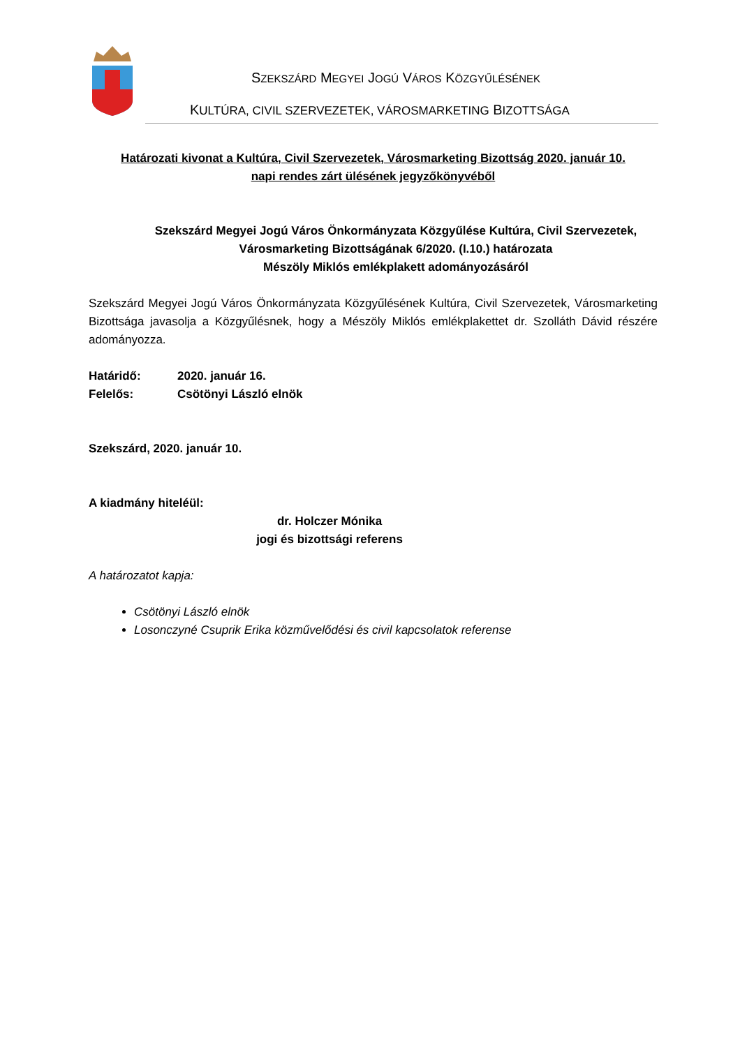SZEKSZÁRD MEGYEI JOGÚ VÁROS KÖZGYŰLÉSÉNEK
KULTÚRA, CIVIL SZERVEZETEK, VÁROSMARKETING BIZOTTSÁGA
Határozati kivonat a Kultúra, Civil Szervezetek, Városmarketing Bizottság 2020. január 10.
napi rendes zárt ülésének jegyzőkönyvéből
Szekszárd Megyei Jogú Város Önkormányzata Közgyűlése Kultúra, Civil Szervezetek,
Városmarketing Bizottságának 6/2020. (I.10.) határozata
Mészöly Miklós emlékplakett adományozásáról
Szekszárd Megyei Jogú Város Önkormányzata Közgyűlésének Kultúra, Civil Szervezetek, Városmarketing Bizottsága javasolja a Közgyűlésnek, hogy a Mészöly Miklós emlékplakettet dr. Szolláth Dávid részére adományozza.
Határidő: 2020. január 16.
Felelős: Csötönyi László elnök
Szekszárd, 2020. január 10.
A kiadmány hiteléül:
dr. Holczer Mónika
jogi és bizottsági referens
A határozatot kapja:
Csötönyi László elnök
Losonczyné Csuprik Erika közművelődési és civil kapcsolatok referense